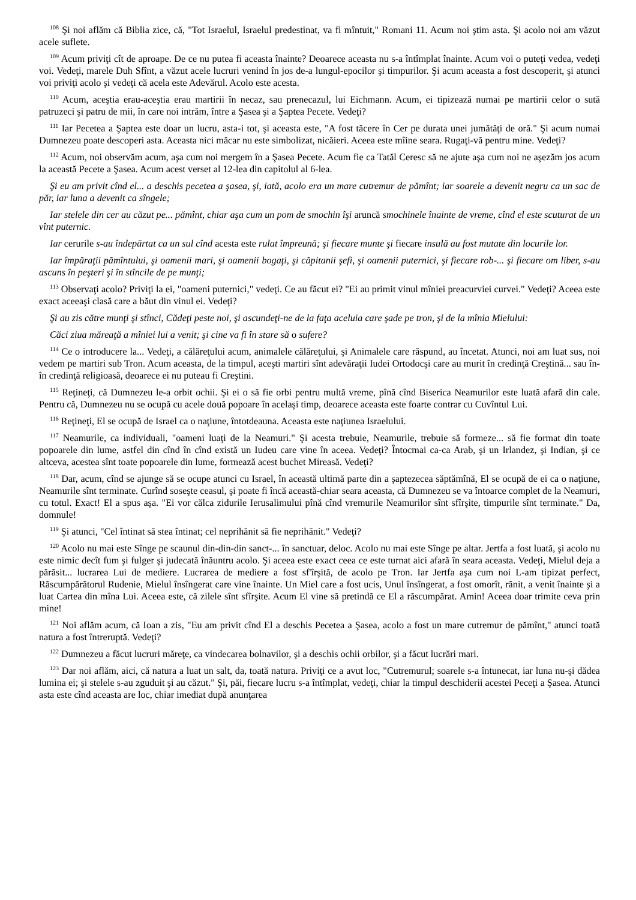<sup>108</sup> Şi noi aflăm că Biblia zice, că, "Tot Israelul, Israelul predestinat, va fi mîntuit," Romani 11. Acum noi ştim asta. Şi acolo noi am văzut acele suflete.
<sup>109</sup> Acum priviţi cît de aproape. De ce nu putea fi aceasta înainte? Deoarece aceasta nu s-a întîmplat înainte. Acum voi o puteţi vedea, vedeţi voi. Vedeţi, marele Duh Sfînt, a văzut acele lucruri venind în jos de-a lungul-epocilor şi timpurilor. Şi acum aceasta a fost descoperit, şi atunci voi priviţi acolo şi vedeţi că acela este Adevărul. Acolo este acesta.
<sup>110</sup> Acum, aceştia erau-aceştia erau martirii în necaz, sau prenecazul, lui Eichmann. Acum, ei tipizează numai pe martirii celor o sută patruzeci şi patru de mii, în care noi intrăm, între a Şasea şi a Şaptea Pecete. Vedeţi?
<sup>111</sup> Iar Pecetea a Şaptea este doar un lucru, asta-i tot, şi aceasta este, "A fost tăcere în Cer pe durata unei jumătăţi de oră." Şi acum numai Dumnezeu poate descoperi asta. Aceasta nici măcar nu este simbolizat, nicăieri. Aceea este mîine seara. Rugaţi-vă pentru mine. Vedeţi?
<sup>112</sup> Acum, noi observăm acum, aşa cum noi mergem în a Şasea Pecete. Acum fie ca Tatăl Ceresc să ne ajute aşa cum noi ne aşezăm jos acum la această Pecete a Şasea. Acum acest verset al 12-lea din capitolul al 6-lea.
Şi eu am privit cînd el... a deschis pecetea a şasea, şi, iată, acolo era un mare cutremur de pămînt; iar soarele a devenit negru ca un sac de păr, iar luna a devenit ca sîngele;
Iar stelele din cer au căzut pe... pămînt, chiar aşa cum un pom de smochin îşi aruncă smochinele înainte de vreme, cînd el este scuturat de un vînt puternic.
Iar cerurile s-au îndepărtat ca un sul cînd acesta este rulat împreună; şi fiecare munte şi fiecare insulă au fost mutate din locurile lor.
Iar împăraţii pămîntului, şi oamenii mari, şi oamenii bogaţi, şi căpitanii şefi, şi oamenii puternici, şi fiecare rob-... şi fiecare om liber, s-au ascuns în peşteri şi în stîncile de pe munţi;
<sup>113</sup> Observaţi acolo? Priviţi la ei, "oameni puternici," vedeţi. Ce au făcut ei? "Ei au primit vinul mîniei preacurviei curvei." Vedeţi? Aceea este exact aceeaşi clasă care a băut din vinul ei. Vedeţi?
Şi au zis către munţi şi stînci, Cădeţi peste noi, şi ascundeţi-ne de la faţa aceluia care şade pe tron, şi de la mînia Mielului:
Căci ziua măreaţă a mîniei lui a venit; şi cine va fi în stare să o sufere?
<sup>114</sup> Ce o introducere la... Vedeţi, a călăreţului acum, animalele călăreţului, şi Animalele care răspund, au încetat. Atunci, noi am luat sus, noi vedem pe martiri sub Tron. Acum aceasta, de la timpul, aceşti martiri sînt adevăraţii Iudei Ortodocşi care au murit în credinţă Creştină... sau în-în credinţă religioasă, deoarece ei nu puteau fi Creştini.
<sup>115</sup> Reţineţi, că Dumnezeu le-a orbit ochii. Şi ei o să fie orbi pentru multă vreme, pînă cînd Biserica Neamurilor este luată afară din cale. Pentru că, Dumnezeu nu se ocupă cu acele două popoare în acelaşi timp, deoarece aceasta este foarte contrar cu Cuvîntul Lui.
<sup>116</sup> Reţineţi, El se ocupă de Israel ca o naţiune, întotdeauna. Aceasta este naţiunea Israelului.
<sup>117</sup> Neamurile, ca individuali, "oameni luaţi de la Neamuri." Şi acesta trebuie, Neamurile, trebuie să formeze... să fie format din toate popoarele din lume, astfel din cînd în cînd există un Iudeu care vine în aceea. Vedeţi? Întocmai ca-ca Arab, şi un Irlandez, şi Indian, şi ce altceva, acestea sînt toate popoarele din lume, formează acest buchet Mireasă. Vedeţi?
<sup>118</sup> Dar, acum, cînd se ajunge să se ocupe atunci cu Israel, în această ultimă parte din a şaptezecea săptămînă, El se ocupă de ei ca o naţiune, Neamurile sînt terminate. Curînd soseşte ceasul, şi poate fi încă această-chiar seara aceasta, că Dumnezeu se va întoarce complet de la Neamuri, cu totul. Exact! El a spus aşa. "Ei vor călca zidurile Ierusalimului pînă cînd vremurile Neamurilor sînt sfîrşite, timpurile sînt terminate." Da, domnule!
<sup>119</sup> Şi atunci, "Cel întinat să stea întinat; cel neprihănit să fie neprihănit." Vedeţi?
<sup>120</sup> Acolo nu mai este Sînge pe scaunul din-din-din sanct-... în sanctuar, deloc. Acolo nu mai este Sînge pe altar. Jertfa a fost luată, şi acolo nu este nimic decît fum şi fulger şi judecată înăuntru acolo. Şi aceea este exact ceea ce este turnat aici afară în seara aceasta. Vedeţi, Mielul deja a părăsit... lucrarea Lui de mediere. Lucrarea de mediere a fost sf'îrşită, de acolo pe Tron. Iar Jertfa aşa cum noi L-am tipizat perfect, Răscumpărătorul Rudenie, Mielul însîngerat care vine înainte. Un Miel care a fost ucis, Unul însîngerat, a fost omorît, rănit, a venit înainte şi a luat Cartea din mîna Lui. Aceea este, că zilele sînt sfîrşite. Acum El vine să pretindă ce El a răscumpărat. Amin! Aceea doar trimite ceva prin mine!
<sup>121</sup> Noi aflăm acum, că Ioan a zis, "Eu am privit cînd El a deschis Pecetea a Şasea, acolo a fost un mare cutremur de pămînt," atunci toată natura a fost întreruptă. Vedeţi?
<sup>122</sup> Dumnezeu a făcut lucruri măreţe, ca vindecarea bolnavilor, şi a deschis ochii orbilor, şi a făcut lucrări mari.
<sup>123</sup> Dar noi aflăm, aici, că natura a luat un salt, da, toată natura. Priviţi ce a avut loc, "Cutremurul; soarele s-a întunecat, iar luna nu-şi dădea lumina ei; şi stelele s-au zguduit şi au căzut." Şi, păi, fiecare lucru s-a întîmplat, vedeţi, chiar la timpul deschiderii acestei Peceţi a Şasea. Atunci asta este cînd aceasta are loc, chiar imediat după anunţarea